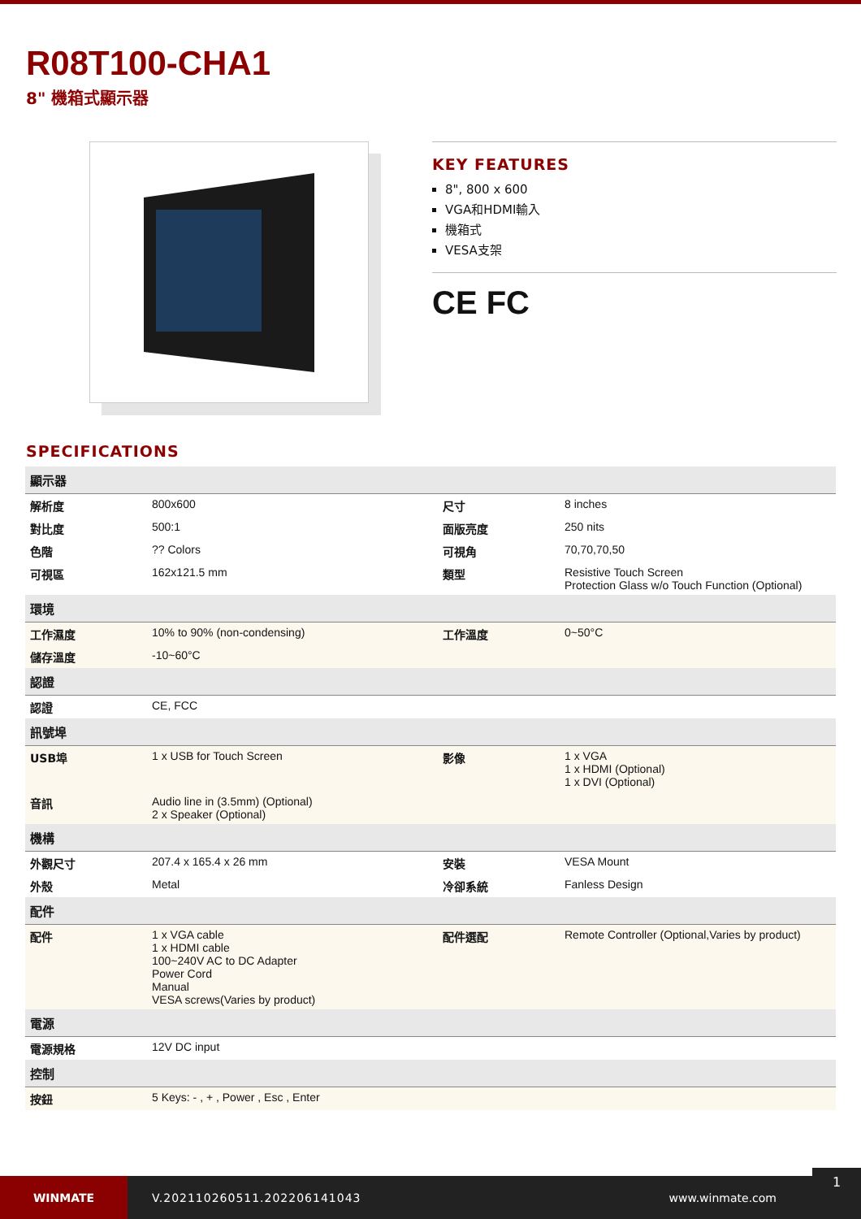R08T100-CHA1
8" 機箱式顯示器
KEY FEATURES
8", 800 x 600
VGA和HDMI輸入
機箱式
VESA支架
CE FC
SPECIFICATIONS
| 顯示器 | | | |
| --- | --- | --- | --- |
| 解析度 | 800x600 | 尺寸 | 8 inches |
| 對比度 | 500:1 | 面版亮度 | 250 nits |
| 色階 | ?? Colors | 可視角 | 70,70,70,50 |
| 可視區 | 162x121.5 mm | 類型 | Resistive Touch Screen Protection Glass w/o Touch Function (Optional) |
| 環境 | | | |
| 工作濕度 | 10% to 90% (non-condensing) | 工作溫度 | 0~50°C |
| 儲存溫度 | -10~60°C | | |
| 認證 | | | |
| 認證 | CE, FCC | | |
| 訊號埠 | | | |
| USB埠 | 1 x USB for Touch Screen | 影像 | 1 x VGA 1 x HDMI (Optional) 1 x DVI (Optional) |
| 音訊 | Audio line in (3.5mm) (Optional) 2 x Speaker (Optional) | | |
| 機構 | | | |
| 外觀尺寸 | 207.4 x 165.4 x 26 mm | 安裝 | VESA Mount |
| 外殼 | Metal | 冷卻系統 | Fanless Design |
| 配件 | | | |
| 配件 | 1 x VGA cable 1 x HDMI cable 100~240V AC to DC Adapter Power Cord Manual VESA screws(Varies by product) | 配件選配 | Remote Controller (Optional,Varies by product) |
| 電源 | | | |
| 電源規格 | 12V DC input | | |
| 控制 | | | |
| 按鈕 | 5 Keys: - , + , Power , Esc , Enter | | |
WINMATE
V.202110260511.202206141043 www.winmate.com
1